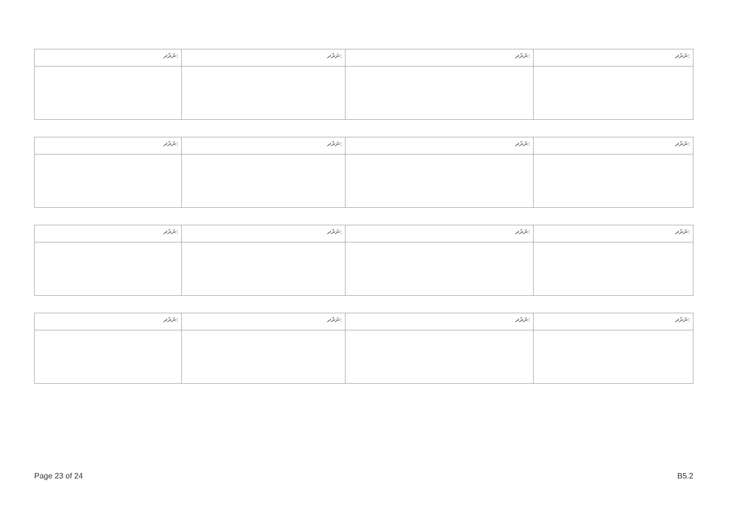| ނަރުދ: | ނަރުދ: | ނަރުދ: | ނަރުދ: |
| ނަރުދ: | ނަރުދ: | ނަރުދ: | ނަރުދ: |
| ނަރުދ: | ނަރުދ: | ނަރުދ: | ނަރުދ: |
| ނަރުދ: | ނަރުދ: | ނަރުދ: | ނަރުދ: |
Page 23 of 24 B5.2